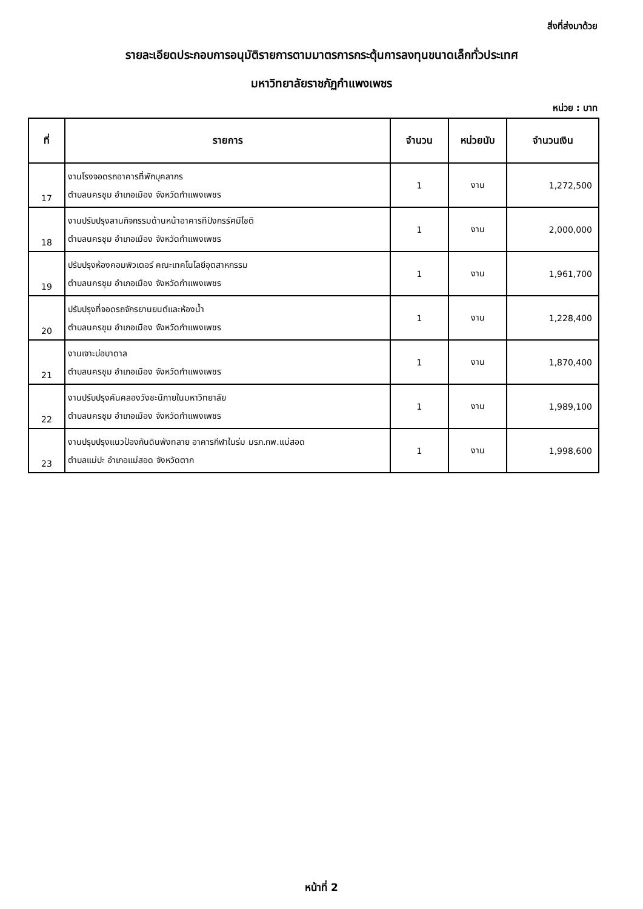สิ่งที่ส่งมาด้วย
รายละเอียดประกอบการอนุมัติรายการตามมาตรการกระตุ้นการลงทุนขนาดเล็กทั่วประเทศ
มหาวิทยาลัยราชภัฏกำแพงเพชร
หน่วย : บาท
| ที่ | รายการ | จำนวน | หน่วยนับ | จำนวนเงิน |
| --- | --- | --- | --- | --- |
| 17 | งานโรงจอดรถอาคารที่พักบุคลากร ตำบลนครชุม อำเภอเมือง จังหวัดกำแพงเพชร | 1 | งาน | 1,272,500 |
| 18 | งานปรับปรุงลานกิจกรรมด้านหน้าอาคารทีปังกรรัศมีโชติ ตำบลนครชุม อำเภอเมือง จังหวัดกำแพงเพชร | 1 | งาน | 2,000,000 |
| 19 | ปรับปรุงห้องคอมพิวเตอร์ คณะเทคโนโลยีอุตสาหกรรม ตำบลนครชุม อำเภอเมือง จังหวัดกำแพงเพชร | 1 | งาน | 1,961,700 |
| 20 | ปรับปรุงที่จอดรถจักรยานยนต์และห้องน้ำ ตำบลนครชุม อำเภอเมือง จังหวัดกำแพงเพชร | 1 | งาน | 1,228,400 |
| 21 | งานเจาะบ่อบาดาล ตำบลนครชุม อำเภอเมือง จังหวัดกำแพงเพชร | 1 | งาน | 1,870,400 |
| 22 | งานปรับปรุงคันคลองวังชะนีภายในมหาวิทยาลัย ตำบลนครชุม อำเภอเมือง จังหวัดกำแพงเพชร | 1 | งาน | 1,989,100 |
| 23 | งานปรุบปรุงแนวป้องกันดินพังทลาย อาคารกีฬาในร่ม มรภ.กพ.แม่สอด ตำบลแม่ปะ อำเภอแม่สอด จังหวัดตาก | 1 | งาน | 1,998,600 |
หน้าที่ 2